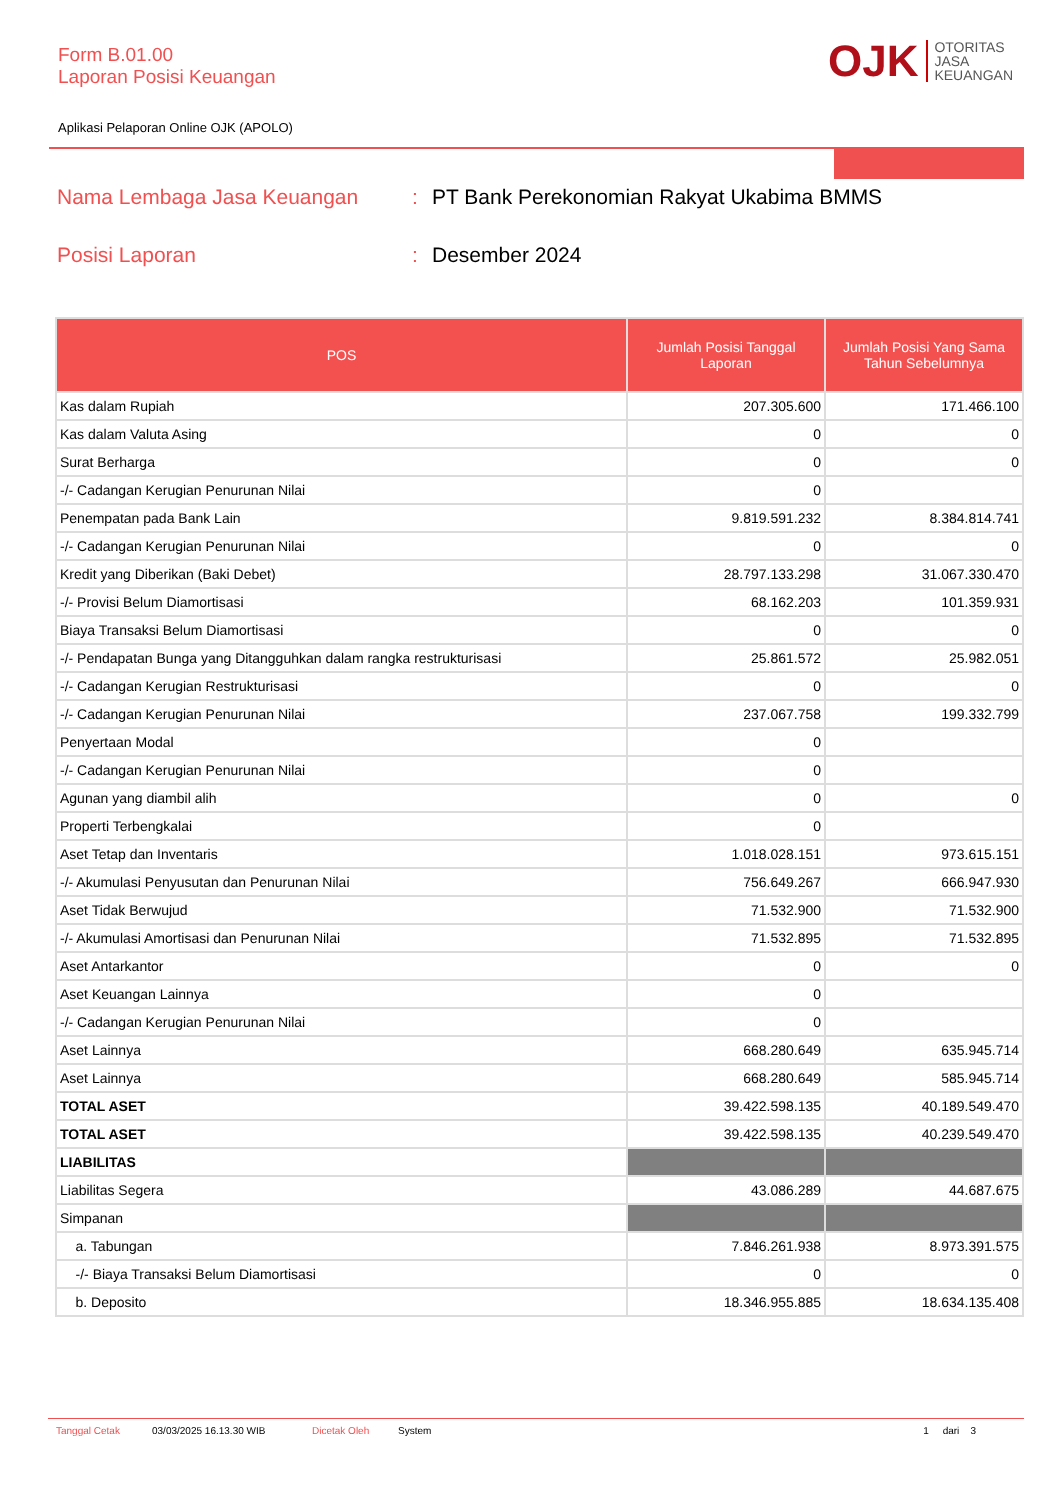Form B.01.00
Laporan Posisi Keuangan
OJK OTORITAS
JASA
KEUANGAN
Aplikasi Pelaporan Online OJK (APOLO)
Nama Lembaga Jasa Keuangan
:
PT Bank Perekonomian Rakyat Ukabima BMMS
Posisi Laporan
:
Desember 2024
| POS | Jumlah Posisi Tanggal Laporan | Jumlah Posisi Yang Sama Tahun Sebelumnya |
| --- | --- | --- |
| Kas dalam Rupiah | 207.305.600 | 171.466.100 |
| Kas dalam Valuta Asing | 0 | 0 |
| Surat Berharga | 0 | 0 |
| -/- Cadangan Kerugian Penurunan Nilai | 0 | |
| Penempatan pada Bank Lain | 9.819.591.232 | 8.384.814.741 |
| -/- Cadangan Kerugian Penurunan Nilai | 0 | 0 |
| Kredit yang Diberikan (Baki Debet) | 28.797.133.298 | 31.067.330.470 |
| -/- Provisi Belum Diamortisasi | 68.162.203 | 101.359.931 |
| Biaya Transaksi Belum Diamortisasi | 0 | 0 |
| -/- Pendapatan Bunga yang Ditangguhkan dalam rangka restrukturisasi | 25.861.572 | 25.982.051 |
| -/- Cadangan Kerugian Restrukturisasi | 0 | 0 |
| -/- Cadangan Kerugian Penurunan Nilai | 237.067.758 | 199.332.799 |
| Penyertaan Modal | 0 | |
| -/- Cadangan Kerugian Penurunan Nilai | 0 | |
| Agunan yang diambil alih | 0 | 0 |
| Properti Terbengkalai | 0 | |
| Aset Tetap dan Inventaris | 1.018.028.151 | 973.615.151 |
| -/- Akumulasi Penyusutan dan Penurunan Nilai | 756.649.267 | 666.947.930 |
| Aset Tidak Berwujud | 71.532.900 | 71.532.900 |
| -/- Akumulasi Amortisasi dan Penurunan Nilai | 71.532.895 | 71.532.895 |
| Aset Antarkantor | 0 | 0 |
| Aset Keuangan Lainnya | 0 | |
| -/- Cadangan Kerugian Penurunan Nilai | 0 | |
| Aset Lainnya | 668.280.649 | 635.945.714 |
| Aset Lainnya | 668.280.649 | 585.945.714 |
| TOTAL ASET | 39.422.598.135 | 40.189.549.470 |
| TOTAL ASET | 39.422.598.135 | 40.239.549.470 |
| LIABILITAS | | |
| Liabilitas Segera | 43.086.289 | 44.687.675 |
| Simpanan | | |
| a. Tabungan | 7.846.261.938 | 8.973.391.575 |
| -/- Biaya Transaksi Belum Diamortisasi | 0 | 0 |
| b. Deposito | 18.346.955.885 | 18.634.135.408 |
Tanggal Cetak 03/03/2025 16.13.30 WIB Dicetak Oleh System 1 dari 3